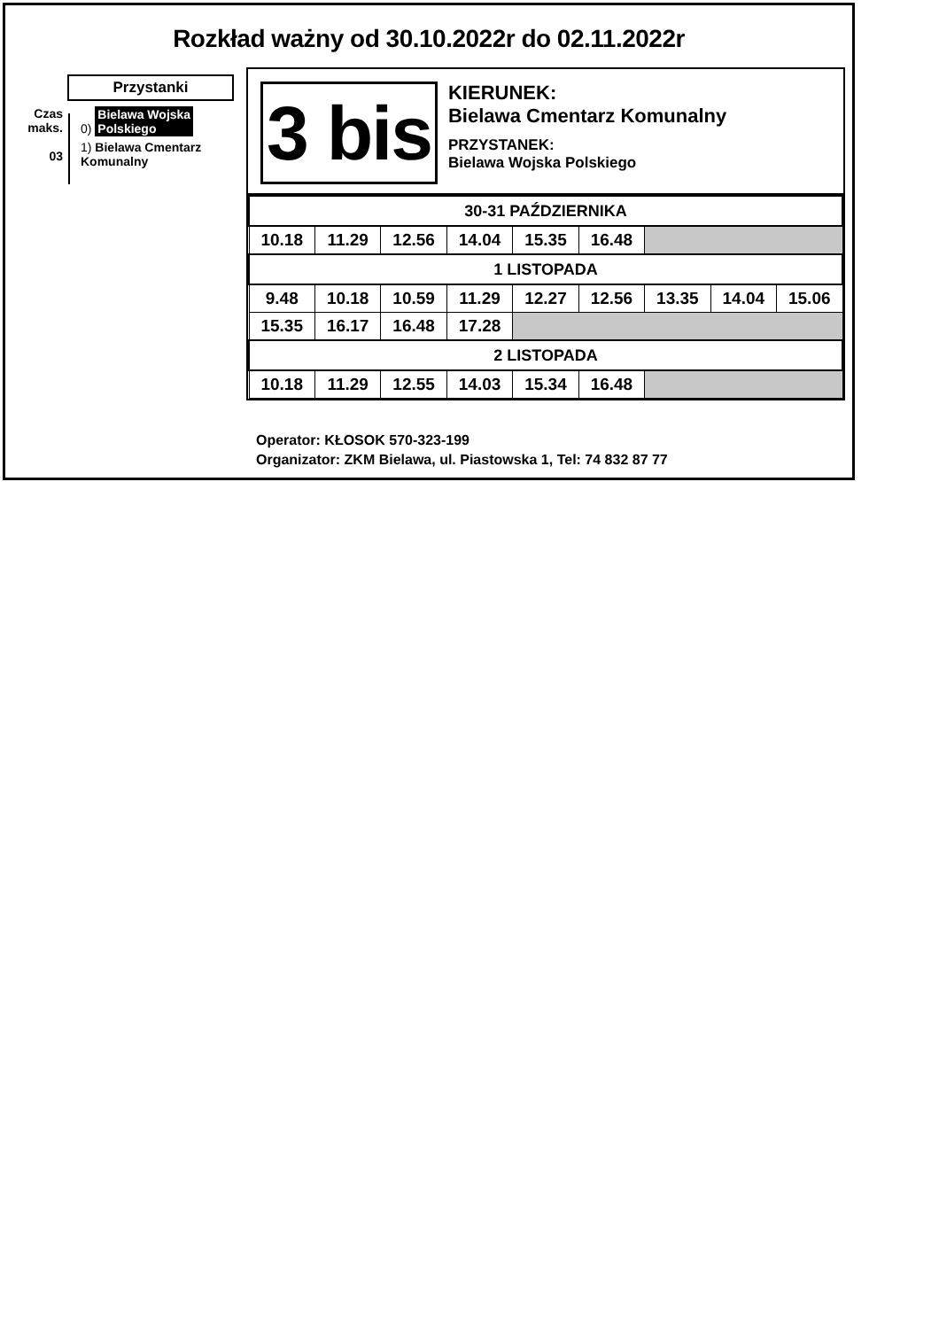Rozkład ważny od 30.10.2022r do 02.11.2022r
Przystanki
Czas
maks.
03
0) Bielawa Wojska
Polskiego
1) Bielawa Cmentarz
Komunalny
3 bis
KIERUNEK:
Bielawa Cmentarz Komunalny
PRZYSTANEK:
Bielawa Wojska Polskiego
| 30-31 PAŹDZIERNIKA | | | | | | | | |
| 10.18 | 11.29 | 12.56 | 14.04 | 15.35 | 16.48 | | | |
| 1 LISTOPADA | | | | | | | | |
| 9.48 | 10.18 | 10.59 | 11.29 | 12.27 | 12.56 | 13.35 | 14.04 | 15.06 |
| 15.35 | 16.17 | 16.48 | 17.28 | | | | | |
| 2 LISTOPADA | | | | | | | | |
| 10.18 | 11.29 | 12.55 | 14.03 | 15.34 | 16.48 | | | |
Operator: KŁOSOK 570-323-199
Organizator: ZKM Bielawa, ul. Piastowska 1, Tel: 74 832 87 77